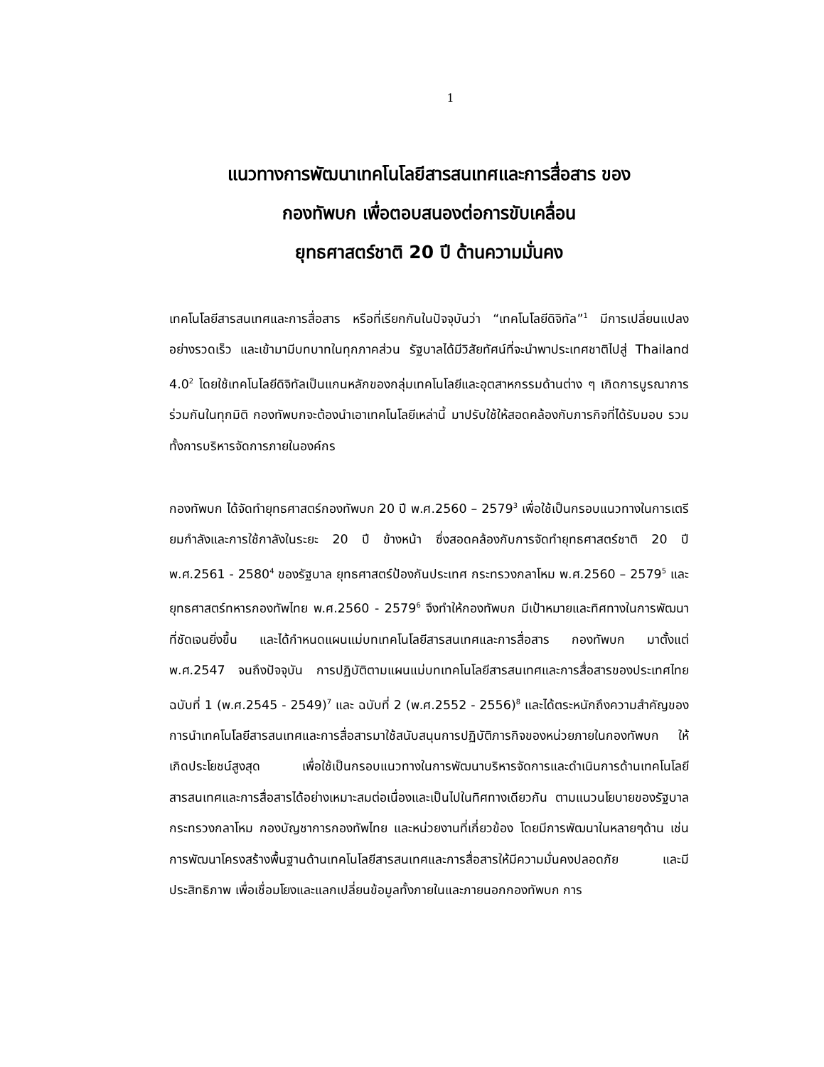1
แนวทางการพัฒนาเทคโนโลยีสารสนเทศและการสื่อสาร ของ
กองทัพบก เพื่อตอบสนองต่อการขับเคลื่อน
ยุทธศาสตร์ชาติ 20 ปี ด้านความมั่นคง
เทคโนโลยีสารสนเทศและการสื่อสาร หรือที่เรียกกันในปัจจุบันว่า “เทคโนโลยีดิจิทัล”<sup>1</sup> มีการเปลี่ยนแปลงอย่างรวดเร็ว และเข้ามามีบทบาทในทุกภาคส่วน รัฐบาลได้มีวิสัยทัศน์ที่จะนำพาประเทศชาติไปสู่ Thailand 4.0<sup>2</sup> โดยใช้เทคโนโลยีดิจิทัลเป็นแกนหลักของกลุ่มเทคโนโลยีและอุตสาหกรรมด้านต่าง ๆ เกิดการบูรณาการร่วมกันในทุกมิติ กองทัพบกจะต้องนำเอาเทคโนโลยีเหล่านี้ มาปรับใช้ให้สอดคล้องกับภารกิจที่ได้รับมอบ รวมทั้งการบริหารจัดการภายในองค์กร
กองทัพบก ได้จัดทำยุทธศาสตร์กองทัพบก 20 ปี พ.ศ.2560 – 2579<sup>3</sup> เพื่อใช้เป็นกรอบแนวทางในการเตรียมกำลังและการใช้กาลังในระยะ 20 ปี ข้างหน้า ซึ่งสอดคล้องกับการจัดทำยุทธศาสตร์ชาติ 20 ปี พ.ศ.2561 - 2580<sup>4</sup> ของรัฐบาล ยุทธศาสตร์ป้องกันประเทศ กระทรวงกลาโหม พ.ศ.2560 – 2579<sup>5</sup> และยุทธศาสตร์ทหารกองทัพไทย พ.ศ.2560 - 2579<sup>6</sup> จึงทำให้กองทัพบก มีเป้าหมายและทิศทางในการพัฒนาที่ชัดเจนยิ่งขึ้น และได้กำหนดแผนแม่บทเทคโนโลยีสารสนเทศและการสื่อสาร กองทัพบก มาตั้งแต่ พ.ศ.2547 จนถึงปัจจุบัน การปฏิบัติตามแผนแม่บทเทคโนโลยีสารสนเทศและการสื่อสารของประเทศไทยฉบับที่ 1 (พ.ศ.2545 - 2549)<sup>7</sup> และ ฉบับที่ 2 (พ.ศ.2552 - 2556)<sup>8</sup> และได้ตระหนักถึงความสำคัญของการนำเทคโนโลยีสารสนเทศและการสื่อสารมาใช้สนับสนุนการปฏิบัติภารกิจของหน่วยภายในกองทัพบก ให้เกิดประโยชน์สูงสุด เพื่อใช้เป็นกรอบแนวทางในการพัฒนาบริหารจัดการและดำเนินการด้านเทคโนโลยีสารสนเทศและการสื่อสารได้อย่างเหมาะสมต่อเนื่องและเป็นไปในทิศทางเดียวกัน ตามแนวนโยบายของรัฐบาลกระทรวงกลาโหม กองบัญชาการกองทัพไทย และหน่วยงานที่เกี่ยวข้อง โดยมีการพัฒนาในหลายๆด้าน เช่น การพัฒนาโครงสร้างพื้นฐานด้านเทคโนโลยีสารสนเทศและการสื่อสารให้มีความมั่นคงปลอดภัย และมีประสิทธิภาพ เพื่อเชื่อมโยงและแลกเปลี่ยนข้อมูลทั้งภายในและภายนอกกองทัพบก การ